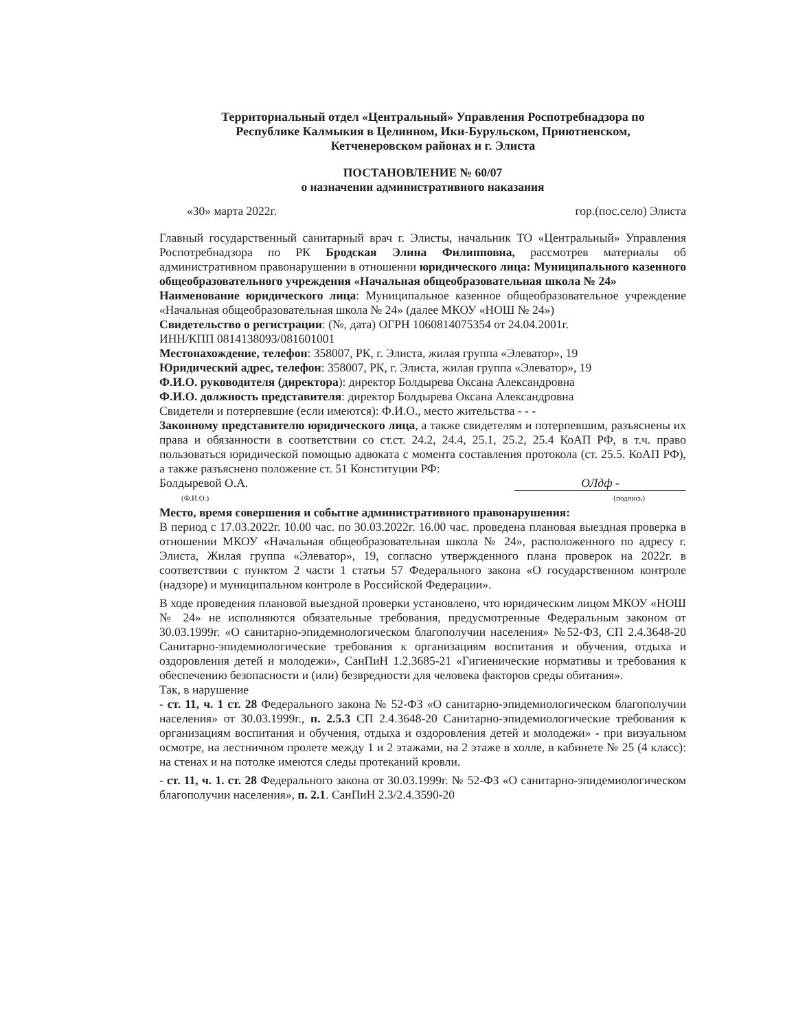Территориальный отдел «Центральный» Управления Роспотребнадзора по
Республике Калмыкия в Целинном, Ики-Бурульском, Приютненском,
Кетченеровском районах и г. Элиста
ПОСТАНОВЛЕНИЕ № 60/07
о назначении административного наказания
«30» марта 2022г. гор.(пос.село) Элиста
Главный государственный санитарный врач г. Элисты, начальник ТО «Центральный» Управления Роспотребнадзора по РК Бродская Элина Филипповна, рассмотрев материалы об административном правонарушении в отношении юридического лица: Муниципального казенного общеобразовательного учреждения «Начальная общеобразовательная школа № 24»
Наименование юридического лица: Муниципальное казенное общеобразовательное учреждение «Начальная общеобразовательная школа № 24» (далее МКОУ «НОШ № 24»)
Свидетельство о регистрации: (№, дата) ОГРН 1060814075354 от 24.04.2001г.
ИНН/КПП 0814138093/081601001
Местонахождение, телефон: 358007, РК, г. Элиста, жилая группа «Элеватор», 19
Юридический адрес, телефон: 358007, РК, г. Элиста, жилая группа «Элеватор», 19
Ф.И.О. руководителя (директора): директор Болдырева Оксана Александровна
Ф.И.О. должность представителя: директор Болдырева Оксана Александровна
Свидетели и потерпевшие (если имеются): Ф.И.О., место жительства - - -
Законному представителю юридического лица, а также свидетелям и потерпевшим, разъяснены их права и обязанности в соответствии со ст.ст. 24.2, 24.4, 25.1, 25.2, 25.4 КоАП РФ, в т.ч. право пользоваться юридической помощью адвоката с момента составления протокола (ст. 25.5. КоАП РФ), а также разъяснено положение ст. 51 Конституции РФ:
Болдыревой О.А. ОЛдф -
(Ф.И.О.) (подпись)
Место, время совершения и событие административного правонарушения:
В период с 17.03.2022г. 10.00 час. по 30.03.2022г. 16.00 час. проведена плановая выездная проверка в отношении МКОУ «Начальная общеобразовательная школа № 24», расположенного по адресу г. Элиста, Жилая группа «Элеватор», 19, согласно утвержденного плана проверок на 2022г. в соответствии с пунктом 2 части 1 статьи 57 Федерального закона «О государственном контроле (надзоре) и муниципальном контроле в Российской Федерации».
В ходе проведения плановой выездной проверки установлено, что юридическим лицом МКОУ «НОШ № 24» не исполняются обязательные требования, предусмотренные Федеральным законом от 30.03.1999г. «О санитарно-эпидемиологическом благополучии населения» №52-ФЗ, СП 2.4.3648-20 Санитарно-эпидемиологические требования к организациям воспитания и обучения, отдыха и оздоровления детей и молодежи», СанПиН 1.2.3685-21 «Гигиенические нормативы и требования к обеспечению безопасности и (или) безвредности для человека факторов среды обитания».
Так, в нарушение
- ст. 11, ч. 1 ст. 28 Федерального закона № 52-ФЗ «О санитарно-эпидемиологическом благополучии населения» от 30.03.1999г., п. 2.5.3 СП 2.4.3648-20 Санитарно-эпидемиологические требования к организациям воспитания и обучения, отдыха и оздоровления детей и молодежи» - при визуальном осмотре, на лестничном пролете между 1 и 2 этажами, на 2 этаже в холле, в кабинете № 25 (4 класс): на стенах и на потолке имеются следы протеканий кровли.
- ст. 11, ч. 1. ст. 28 Федерального закона от 30.03.1999г. № 52-ФЗ «О санитарно-эпидемиологическом благополучии населения», п. 2.1. СанПиН 2.3/2.4.3590-20